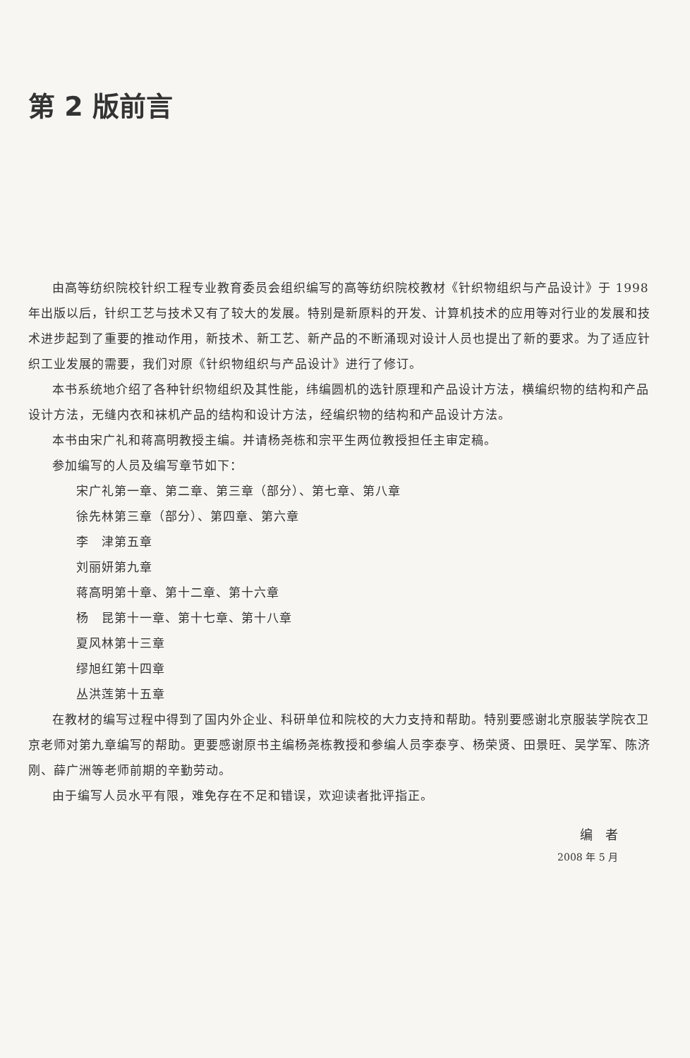第 2 版前言
由高等纺织院校针织工程专业教育委员会组织编写的高等纺织院校教材《针织物组织与产品设计》于 1998 年出版以后，针织工艺与技术又有了较大的发展。特别是新原料的开发、计算机技术的应用等对行业的发展和技术进步起到了重要的推动作用，新技术、新工艺、新产品的不断涌现对设计人员也提出了新的要求。为了适应针织工业发展的需要，我们对原《针织物组织与产品设计》进行了修订。
本书系统地介绍了各种针织物组织及其性能，纬编圆机的选针原理和产品设计方法，横编织物的结构和产品设计方法，无缝内衣和袜机产品的结构和设计方法，经编织物的结构和产品设计方法。
本书由宋广礼和蒋高明教授主编。并请杨尧栋和宗平生两位教授担任主审定稿。
参加编写的人员及编写章节如下：
宋广礼 第一章、第二章、第三章（部分）、第七章、第八章
徐先林 第三章（部分）、第四章、第六章
李　津 第五章
刘丽妍 第九章
蒋高明 第十章、第十二章、第十六章
杨　昆 第十一章、第十七章、第十八章
夏风林 第十三章
缪旭红 第十四章
丛洪莲 第十五章
在教材的编写过程中得到了国内外企业、科研单位和院校的大力支持和帮助。特别要感谢北京服装学院衣卫京老师对第九章编写的帮助。更要感谢原书主编杨尧栋教授和参编人员李泰亨、杨荣贤、田景旺、吴学军、陈济刚、薛广洲等老师前期的辛勤劳动。
由于编写人员水平有限，难免存在不足和错误，欢迎读者批评指正。
编　者
2008 年 5 月